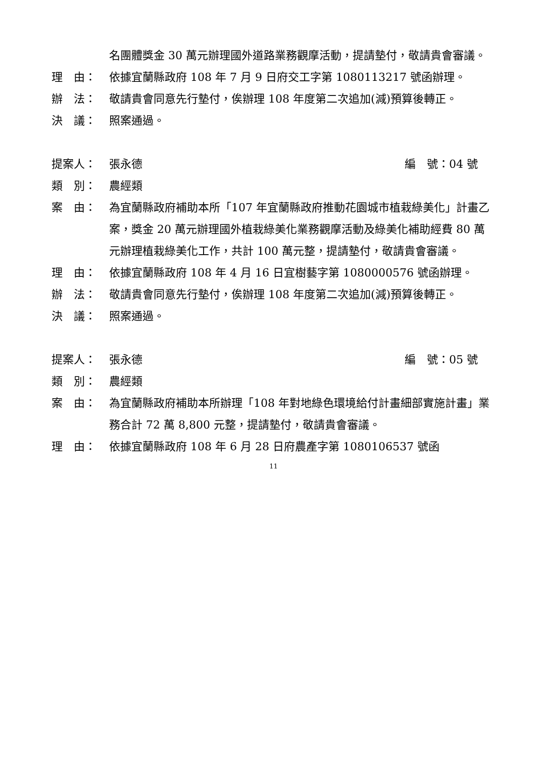名團體獎金 30 萬元辦理國外道路業務觀摩活動，提請墊付，敬請貴會審議。
理　由： 依據宜蘭縣政府 108 年 7 月 9 日府交工字第 1080113217 號函辦理。
辦　法： 敬請貴會同意先行墊付，俟辦理 108 年度第二次追加(減)預算後轉正。
決　議： 照案通過。
提案人： 張永德 編　號：04 號
類　別： 農經類
案　由： 為宜蘭縣政府補助本所「107 年宜蘭縣政府推動花園城市植栽綠美化」計畫乙案，獎金 20 萬元辦理國外植栽綠美化業務觀摩活動及綠美化補助經費 80 萬元辦理植栽綠美化工作，共計 100 萬元整，提請墊付，敬請貴會審議。
理　由： 依據宜蘭縣政府 108 年 4 月 16 日宜樹藝字第 1080000576 號函辦理。
辦　法： 敬請貴會同意先行墊付，俟辦理 108 年度第二次追加(減)預算後轉正。
決　議： 照案通過。
提案人： 張永德 編　號：05 號
類　別： 農經類
案　由： 為宜蘭縣政府補助本所辦理「108 年對地綠色環境給付計畫細部實施計畫」業務合計 72 萬 8,800 元整，提請墊付，敬請貴會審議。
理　由： 依據宜蘭縣政府 108 年 6 月 28 日府農產字第 1080106537 號函
11